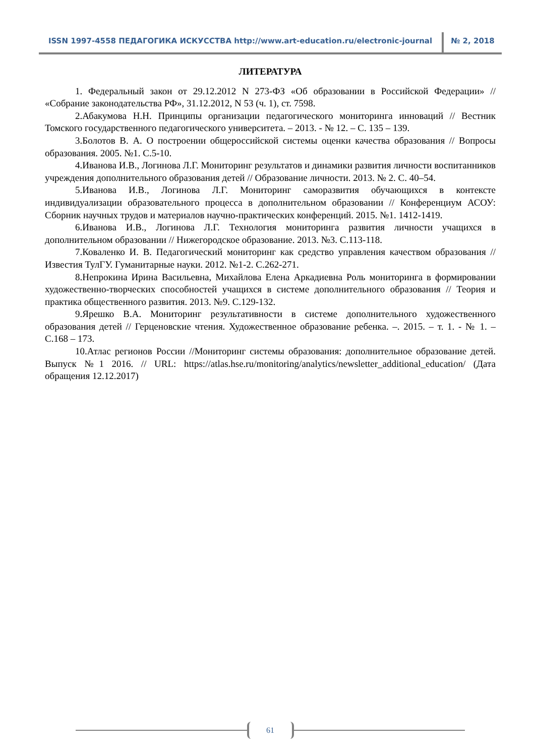ISSN 1997-4558 ПЕДАГОГИКА ИСКУССТВА http://www.art-education.ru/electronic-journal
№ 2, 2018
ЛИТЕРАТУРА
1. Федеральный закон от 29.12.2012 N 273-ФЗ «Об образовании в Российской Федерации» // «Собрание законодательства РФ», 31.12.2012, N 53 (ч. 1), ст. 7598.
2.Абакумова Н.Н. Принципы организации педагогического мониторинга инноваций // Вестник Томского государственного педагогического университета. – 2013. - № 12. – С. 135 – 139.
3.Болотов В. А. О построении общероссийской системы оценки качества образования // Вопросы образования. 2005. №1. С.5-10.
4.Иванова И.В., Логинова Л.Г. Мониторинг результатов и динамики развития личности воспитанников учреждения дополнительного образования детей // Образование личности. 2013. № 2. С. 40–54.
5.Иванова И.В., Логинова Л.Г. Мониторинг саморазвития обучающихся в контексте индивидуализации образовательного процесса в дополнительном образовании // Конференциум АСОУ: Сборник научных трудов и материалов научно-практических конференций. 2015. №1. 1412-1419.
6.Иванова И.В., Логинова Л.Г. Технология мониторинга развития личности учащихся в дополнительном образовании // Нижегородское образование. 2013. №3. С.113-118.
7.Коваленко И. В. Педагогический мониторинг как средство управления качеством образования // Известия ТулГУ. Гуманитарные науки. 2012. №1-2. С.262-271.
8.Непрокина Ирина Васильевна, Михайлова Елена Аркадиевна Роль мониторинга в формировании художественно-творческих способностей учащихся в системе дополнительного образования // Теория и практика общественного развития. 2013. №9. С.129-132.
9.Ярешко В.А. Мониторинг результативности в системе дополнительного художественного образования детей // Герценовские чтения. Художественное образование ребенка. –. 2015. – т. 1. - № 1. – С.168 – 173.
10.Атлас регионов России //Мониторинг системы образования: дополнительное образование детей. Выпуск №1 2016. // URL: https://atlas.hse.ru/monitoring/analytics/newsletter_additional_education/ (Дата обращения 12.12.2017)
61